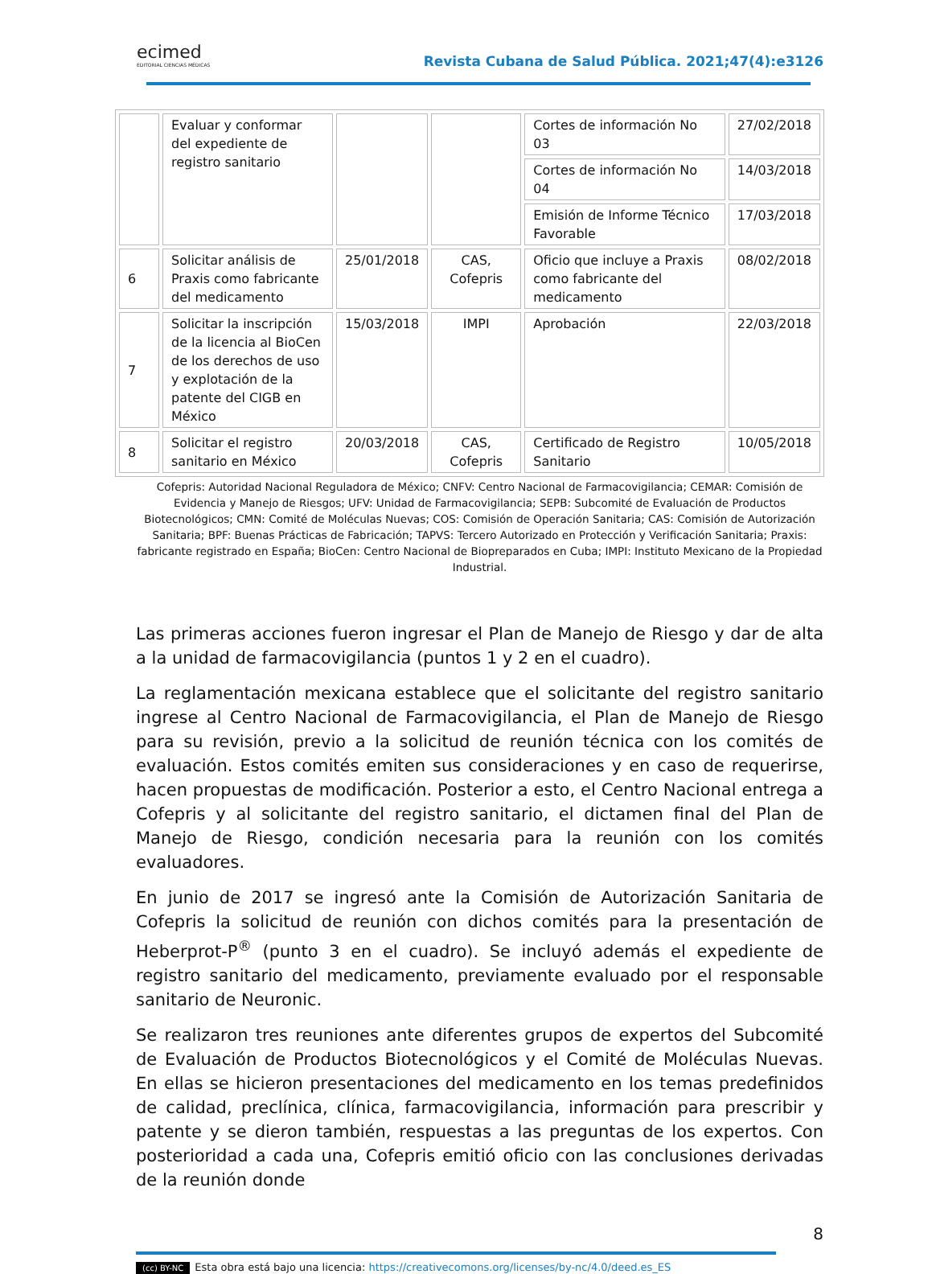ecimed
EDITORIAL CIENCIAS MÉDICAS
Revista Cubana de Salud Pública. 2021;47(4):e3126
| | Evaluar y conformar del expediente de registro sanitario | | | Cortes de información No 03 | 27/02/2018 |
| | | | | Cortes de información No 04 | 14/03/2018 |
| | | | | Emisión de Informe Técnico Favorable | 17/03/2018 |
| 6 | Solicitar análisis de Praxis como fabricante del medicamento | 25/01/2018 | CAS, Cofepris | Oficio que incluye a Praxis como fabricante del medicamento | 08/02/2018 |
| 7 | Solicitar la inscripción de la licencia al BioCen de los derechos de uso y explotación de la patente del CIGB en México | 15/03/2018 | IMPI | Aprobación | 22/03/2018 |
| 8 | Solicitar el registro sanitario en México | 20/03/2018 | CAS, Cofepris | Certificado de Registro Sanitario | 10/05/2018 |
Cofepris: Autoridad Nacional Reguladora de México; CNFV: Centro Nacional de Farmacovigilancia; CEMAR: Comisión de Evidencia y Manejo de Riesgos; UFV: Unidad de Farmacovigilancia; SEPB: Subcomité de Evaluación de Productos Biotecnológicos; CMN: Comité de Moléculas Nuevas; COS: Comisión de Operación Sanitaria; CAS: Comisión de Autorización Sanitaria; BPF: Buenas Prácticas de Fabricación; TAPVS: Tercero Autorizado en Protección y Verificación Sanitaria; Praxis: fabricante registrado en España; BioCen: Centro Nacional de Biopreparados en Cuba; IMPI: Instituto Mexicano de la Propiedad Industrial.
Las primeras acciones fueron ingresar el Plan de Manejo de Riesgo y dar de alta a la unidad de farmacovigilancia (puntos 1 y 2 en el cuadro).
La reglamentación mexicana establece que el solicitante del registro sanitario ingrese al Centro Nacional de Farmacovigilancia, el Plan de Manejo de Riesgo para su revisión, previo a la solicitud de reunión técnica con los comités de evaluación. Estos comités emiten sus consideraciones y en caso de requerirse, hacen propuestas de modificación. Posterior a esto, el Centro Nacional entrega a Cofepris y al solicitante del registro sanitario, el dictamen final del Plan de Manejo de Riesgo, condición necesaria para la reunión con los comités evaluadores.
En junio de 2017 se ingresó ante la Comisión de Autorización Sanitaria de Cofepris la solicitud de reunión con dichos comités para la presentación de Heberprot-P<sup>®</sup> (punto 3 en el cuadro). Se incluyó además el expediente de registro sanitario del medicamento, previamente evaluado por el responsable sanitario de Neuronic.
Se realizaron tres reuniones ante diferentes grupos de expertos del Subcomité de Evaluación de Productos Biotecnológicos y el Comité de Moléculas Nuevas. En ellas se hicieron presentaciones del medicamento en los temas predefinidos de calidad, preclínica, clínica, farmacovigilancia, información para prescribir y patente y se dieron también, respuestas a las preguntas de los expertos. Con posterioridad a cada una, Cofepris emitió oficio con las conclusiones derivadas de la reunión donde
8
(cc) BY-NC Esta obra está bajo una licencia: https://creativecomons.org/licenses/by-nc/4.0/deed.es_ES